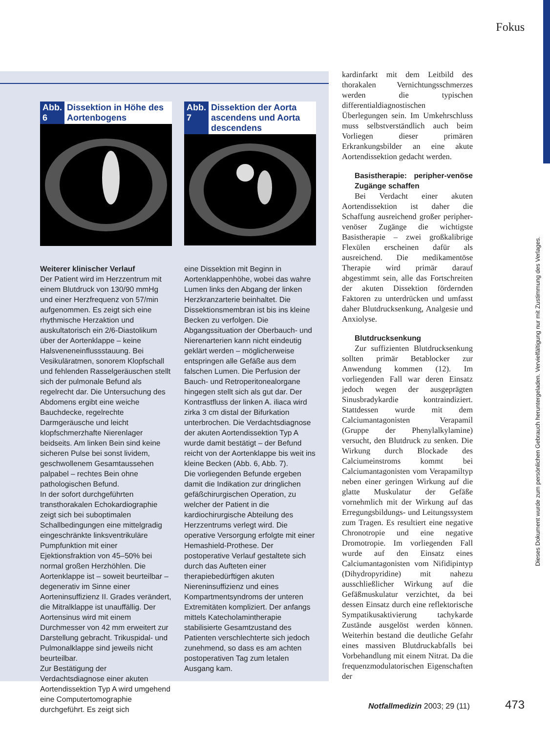Fokus
Dieses Dokument wurde zum persönlichen Gebrauch heruntergeladen. Vervielfältigung nur mit Zustimmung des Verlages.
Abb. 6 Dissektion in Höhe des Aortenbogens
Abb. 7 Dissektion der Aorta ascendens und Aorta descendens
Weiterer klinischer Verlauf
Der Patient wird im Herzzentrum mit einem Blutdruck von 130/90 mmHg und einer Herzfrequenz von 57/min aufgenommen. Es zeigt sich eine rhythmische Herzaktion und auskultatorisch ein 2/6-Diastolikum über der Aortenklappe – keine Halsveneneinflussstauung. Bei Vesikuläratmen, sonorem Klopfschall und fehlenden Rasselgeräuschen stellt sich der pulmonale Befund als regelrecht dar. Die Untersuchung des Abdomens ergibt eine weiche Bauchdecke, regelrechte Darmgeräusche und leicht klopfschmerzhafte Nierenlager beidseits. Am linken Bein sind keine sicheren Pulse bei sonst lividem, geschwollenem Gesamtaussehen palpabel – rechtes Bein ohne pathologischen Befund.
In der sofort durchgeführten transthorakalen Echokardiographie zeigt sich bei suboptimalen Schallbedingungen eine mittelgradig eingeschränkte linksventrikuläre Pumpfunktion mit einer Ejektionsfraktion von 45–50% bei normal großen Herzhöhlen. Die Aortenklappe ist – soweit beurteilbar – degenerativ im Sinne einer Aorteninsuffizienz II. Grades verändert, die Mitralklappe ist unauffällig. Der Aortensinus wird mit einem Durchmesser von 42 mm erweitert zur Darstellung gebracht. Trikuspidal- und Pulmonalklappe sind jeweils nicht beurteilbar.
Zur Bestätigung der Verdachtsdiagnose einer akuten Aortendissektion Typ A wird umgehend eine Computertomographie durchgeführt. Es zeigt sich
eine Dissektion mit Beginn in Aortenklappenhöhe, wobei das wahre Lumen links den Abgang der linken Herzkranzarterie beinhaltet. Die Dissektionsmembran ist bis ins kleine Becken zu verfolgen. Die Abgangssituation der Oberbauch- und Nierenarterien kann nicht eindeutig geklärt werden – möglicherweise entspringen alle Gefäße aus dem falschen Lumen. Die Perfusion der Bauch- und Retroperitonealorgane hingegen stellt sich als gut dar. Der Kontrastfluss der linken A. iliaca wird zirka 3 cm distal der Bifurkation unterbrochen. Die Verdachtsdiagnose der akuten Aortendissektion Typ A wurde damit bestätigt – der Befund reicht von der Aortenklappe bis weit ins kleine Becken (Abb. 6, Abb. 7).
Die vorliegenden Befunde ergeben damit die Indikation zur dringlichen gefäßchirurgischen Operation, zu welcher der Patient in die kardiochirurgische Abteilung des Herzzentrums verlegt wird. Die operative Versorgung erfolgte mit einer Hemashield-Prothese. Der postoperative Verlauf gestaltete sich durch das Aufteten einer therapiebedürftigen akuten Niereninsuffizienz und eines Kompartmentsyndroms der unteren Extremitäten kompliziert. Der anfangs mittels Katecholamintherapie stabilisierte Gesamtzustand des Patienten verschlechterte sich jedoch zunehmend, so dass es am achten postoperativen Tag zum letalen Ausgang kam.
kardinfarkt mit dem Leitbild des thorakalen Vernichtungsschmerzes werden die typischen differentialdiagnostischen Überlegungen sein. Im Umkehrschluss muss selbstverständlich auch beim Vorliegen dieser primären Erkrankungsbilder an eine akute Aortendissektion gedacht werden.
Basistherapie: peripher-venöse Zugänge schaffen
Bei Verdacht einer akuten Aortendissektion ist daher die Schaffung ausreichend großer peripher-venöser Zugänge die wichtigste Basistherapie – zwei großkalibrige Flexülen erscheinen dafür als ausreichend. Die medikamentöse Therapie wird primär darauf abgestimmt sein, alle das Fortschreiten der akuten Dissektion fördernden Faktoren zu unterdrücken und umfasst daher Blutdrucksenkung, Analgesie und Anxiolyse.
Blutdrucksenkung
Zur suffizienten Blutdrucksenkung sollten primär Betablocker zur Anwendung kommen (12). Im vorliegenden Fall war deren Einsatz jedoch wegen der ausgeprägten Sinusbradykardie kontraindiziert. Stattdessen wurde mit dem Calciumantagonisten Verapamil (Gruppe der Phenylalkylamine) versucht, den Blutdruck zu senken. Die Wirkung durch Blockade des Calciumeinstroms kommt bei Calciumantagonisten vom Verapamiltyp neben einer geringen Wirkung auf die glatte Muskulatur der Gefäße vornehmlich mit der Wirkung auf das Erregungsbildungs- und Leitungssystem zum Tragen. Es resultiert eine negative Chronotropie und eine negative Dromotropie. Im vorliegenden Fall wurde auf den Einsatz eines Calciumantagonisten vom Nifidipintyp (Dihydropyridine) mit nahezu ausschließlicher Wirkung auf die Gefäßmuskulatur verzichtet, da bei dessen Einsatz durch eine reflektorische Sympatikusaktivierung tachykarde Zustände ausgelöst werden können. Weiterhin bestand die deutliche Gefahr eines massiven Blutdruckabfalls bei Vorbehandlung mit einem Nitrat. Da die frequenzmodulatorischen Eigenschaften der
Notfallmedizin 2003; 29 (11) 473